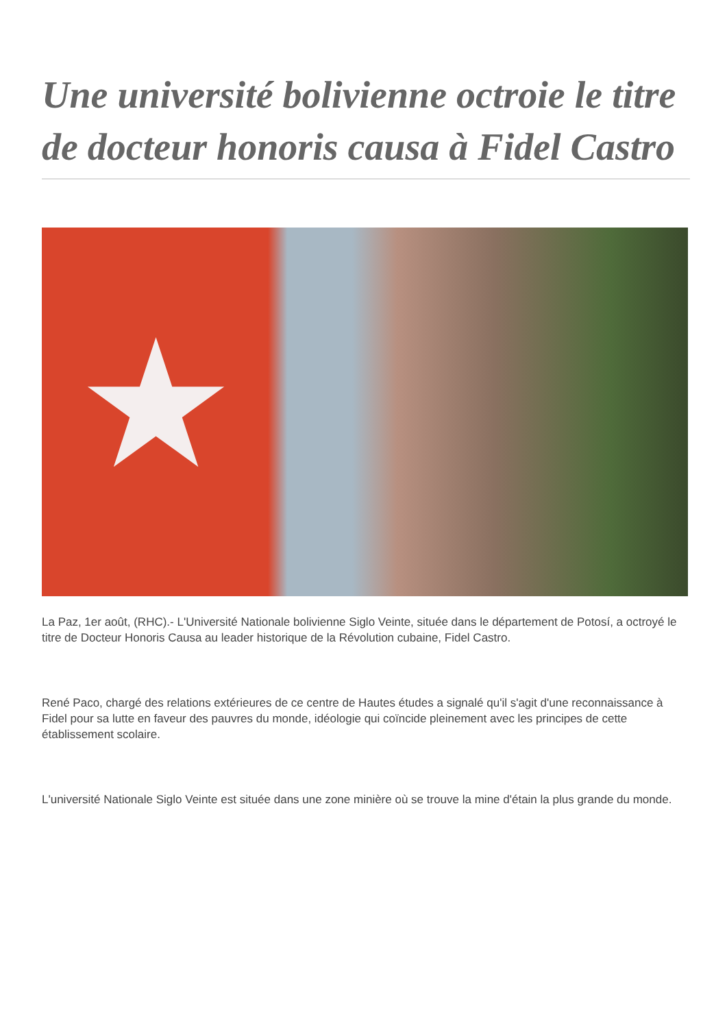Une université bolivienne octroie le titre de docteur honoris causa à Fidel Castro
★
La Paz, 1er août, (RHC).- L'Université Nationale bolivienne Siglo Veinte, située dans le département de Potosí, a octroyé le titre de Docteur Honoris Causa au leader historique de la Révolution cubaine, Fidel Castro.
René Paco, chargé des relations extérieures de ce centre de Hautes études a signalé qu'il s'agit d'une reconnaissance à Fidel pour sa lutte en faveur des pauvres du monde, idéologie qui coïncide pleinement avec les principes de cette établissement scolaire.
L'université Nationale Siglo Veinte est située dans une zone minière où se trouve la mine d'étain la plus grande du monde.